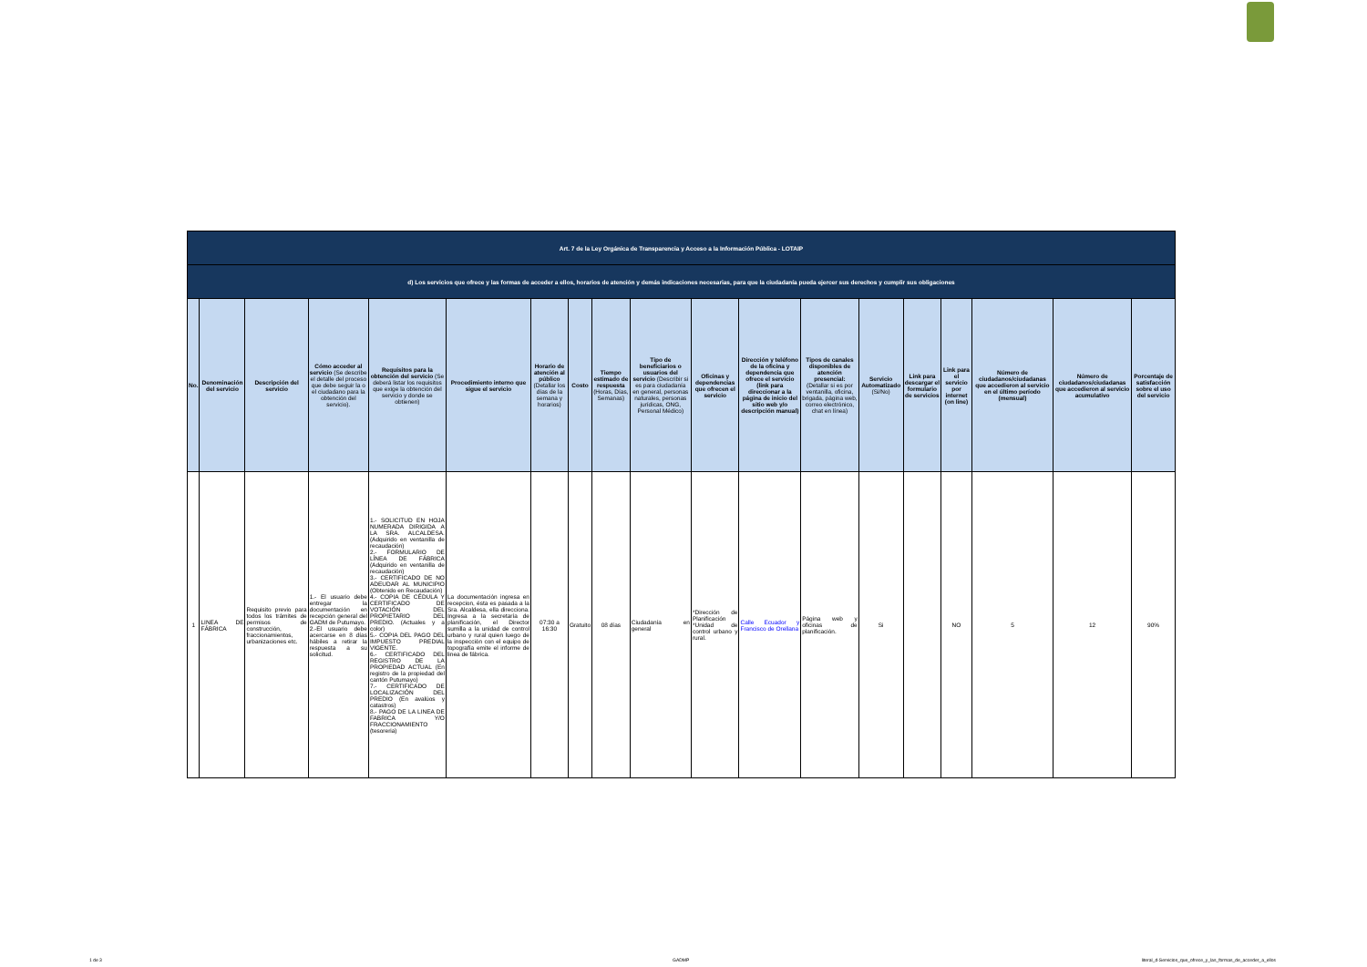| Art. 7 de la Ley Orgánica de Transparencia y Acceso a la Información Pública - LOTAIP | | | | | | | | | | | | | | | | | | |
| d) Los servicios que ofrece y las formas de acceder a ellos, horarios de atención y demás indicaciones necesarias, para que la ciudadanía pueda ejercer sus derechos y cumplir sus obligaciones | | | | | | | | | | | | | | | | | | |
| No. | Denominación del servicio | Descripción del servicio | Cómo acceder al servicio (Se describe el detalle del proceso que debe seguir la o el ciudadano para la obtención del servicio). | Requisitos para la obtención del servicio (Se deberá listar los requisitos que exige la obtención del servicio y donde se obtienen) | Procedimiento interno que sigue el servicio | Horario de atención al público (Detallar los días de la semana y horarios) | Costo | Tiempo estimado de respuesta (Horas, Días, Semanas) | Tipo de beneficiarios o usuarios del servicio (Describir si es para ciudadanía en general, personas naturales, personas jurídicas, ONG, Personal Médico) | Oficinas y dependencias que ofrecen el servicio | Dirección y teléfono de la oficina y dependencia que ofrece el servicio (link para direccionar a la página de inicio del sitio web y/o descripción manual) | Tipos de canales disponibles de atención presencial: (Detallar si es por ventanilla, oficina, brigada, página web, correo electrónico, chat en línea) | Servicio Automatizado (Si/No) | Link para descargar el formulario de servicios | Link para el servicio por internet (on line) | Número de ciudadanos/ciudadanas que accedieron al servicio en el último período (mensual) | Número de ciudadanos/ciudadanas que accedieron al servicio acumulativo | Porcentaje de satisfacción sobre el uso del servicio |
| 1 | LINEA DE FÁBRICA | Requisito previo para todos los trámites de permisos de construcción, fraccionamientos, urbanizaciones etc. | 1.- El usuario debe entregar la documentación en recepción general del GADM de Putumayo. 2.-El usuario debe acercarse en 8 días hábiles a retirar la respuesta a su solicitud. | 1.- SOLICITUD EN HOJA NUMERADA DIRIGIDA A LA SRA. ALCALDESA. (Adquirido en ventanilla de recaudación) 2.- FORMULARIO DE LÍNEA DE FÁBRICA (Adquirido en ventanilla de recaudación) 3.- CERTIFICADO DE NO ADEUDAR AL MUNICIPIO (Obtenido en Recaudación) 4.- COPIA DE CÉDULA Y CERTIFICADO DE VOTACIÓN DEL PROPIETARIO DEL PREDIO. (Actuales y a color) 5.- COPIA DEL PAGO DEL IMPUESTO PREDIAL VIGENTE. 6.- CERTIFICADO DEL REGISTRO DE LA PROPIEDAD ACTUAL (En registro de la propiedad del cantón Putumayo) 7.- CERTIFICADO DE LOCALIZACIÓN DEL PREDIO (En avalúos y catastros) 8.- PAGO DE LA LINEA DE FABRICA Y/O FRACCIONAMIENTO (tesoreria) | La documentación ingresa en recepcion, ésta es pasada a la Sra. Alcaldesa, ella direcciona. Ingresa a la secretaría de planificación, el Director sumilla a la unidad de control urbano y rural quien luego de la inspección con el equipo de topografía emite el informe de linea de fábrica. | 07:30 a 16:30 | Gratuito | 08 días | Ciudadanía en general | *Dirección de Planificación *Unidad de control urbano y rural. | Calle Ecuador y Francisco de Orellana | Página web y oficinas de planificación. | Si | | NO | 5 | 12 | 90% |
1 de 3 GADMP literal_d-Servicios_que_ofrece_y_las_formas_de_acceder_a_ellos